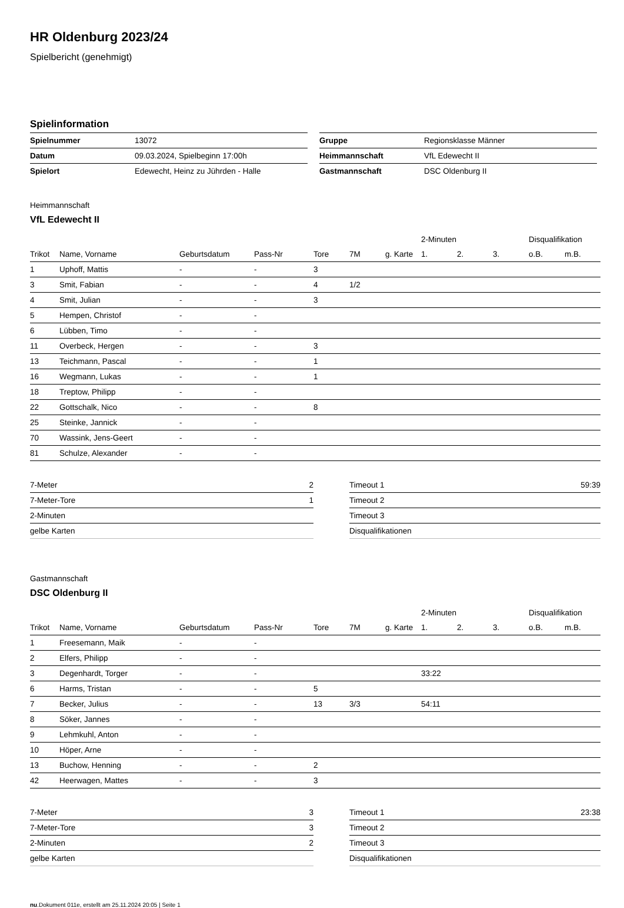HR Oldenburg 2023/24
Spielbericht (genehmigt)
Spielinformation
| Spielnummer | 13072 |
| Datum | 09.03.2024, Spielbeginn 17:00h |
| Spielort | Edewecht, Heinz zu Jührden - Halle |
| Gruppe | Regionsklasse Männer |
| Heimmannschaft | VfL Edewecht II |
| Gastmannschaft | DSC Oldenburg II |
Heimmannschaft
VfL Edewecht II
| | | | | | | | 2-Minuten | | | Disqualifikation | |
| --- | --- | --- | --- | --- | --- | --- | --- | --- | --- | --- | --- |
| Trikot | Name, Vorname | Geburtsdatum | Pass-Nr | Tore | 7M | g. Karte | 1. | 2. | 3. | o.B. | m.B. |
| 1 | Uphoff, Mattis | - | - | 3 | | | | | | | |
| 3 | Smit, Fabian | - | - | 4 | 1/2 | | | | | | |
| 4 | Smit, Julian | - | - | 3 | | | | | | | |
| 5 | Hempen, Christof | - | - | | | | | | | | |
| 6 | Lübben, Timo | - | - | | | | | | | | |
| 11 | Overbeck, Hergen | - | - | 3 | | | | | | | |
| 13 | Teichmann, Pascal | - | - | 1 | | | | | | | |
| 16 | Wegmann, Lukas | - | - | 1 | | | | | | | |
| 18 | Treptow, Philipp | - | - | | | | | | | | |
| 22 | Gottschalk, Nico | - | - | 8 | | | | | | | |
| 25 | Steinke, Jannick | - | - | | | | | | | | |
| 70 | Wassink, Jens-Geert | - | - | | | | | | | | |
| 81 | Schulze, Alexander | - | - | | | | | | | | |
| 7-Meter | 2 |
| 7-Meter-Tore | 1 |
| 2-Minuten | |
| gelbe Karten | |
| Timeout 1 | 59:39 |
| Timeout 2 | |
| Timeout 3 | |
| Disqualifikationen | |
Gastmannschaft
DSC Oldenburg II
| | | | | | | | 2-Minuten | | | Disqualifikation | |
| --- | --- | --- | --- | --- | --- | --- | --- | --- | --- | --- | --- |
| Trikot | Name, Vorname | Geburtsdatum | Pass-Nr | Tore | 7M | g. Karte | 1. | 2. | 3. | o.B. | m.B. |
| 1 | Freesemann, Maik | - | - | | | | | | | | |
| 2 | Elfers, Philipp | - | - | | | | | | | | |
| 3 | Degenhardt, Torger | - | - | | | | 33:22 | | | | |
| 6 | Harms, Tristan | - | - | 5 | | | | | | | |
| 7 | Becker, Julius | - | - | 13 | 3/3 | | 54:11 | | | | |
| 8 | Söker, Jannes | - | - | | | | | | | | |
| 9 | Lehmkuhl, Anton | - | - | | | | | | | | |
| 10 | Höper, Arne | - | - | | | | | | | | |
| 13 | Buchow, Henning | - | - | 2 | | | | | | | |
| 42 | Heerwagen, Mattes | - | - | 3 | | | | | | | |
| 7-Meter | 3 |
| 7-Meter-Tore | 3 |
| 2-Minuten | 2 |
| gelbe Karten | |
| Timeout 1 | 23:38 |
| Timeout 2 | |
| Timeout 3 | |
| Disqualifikationen | |
nu.Dokument 011e, erstellt am 25.11.2024 20:05 | Seite 1